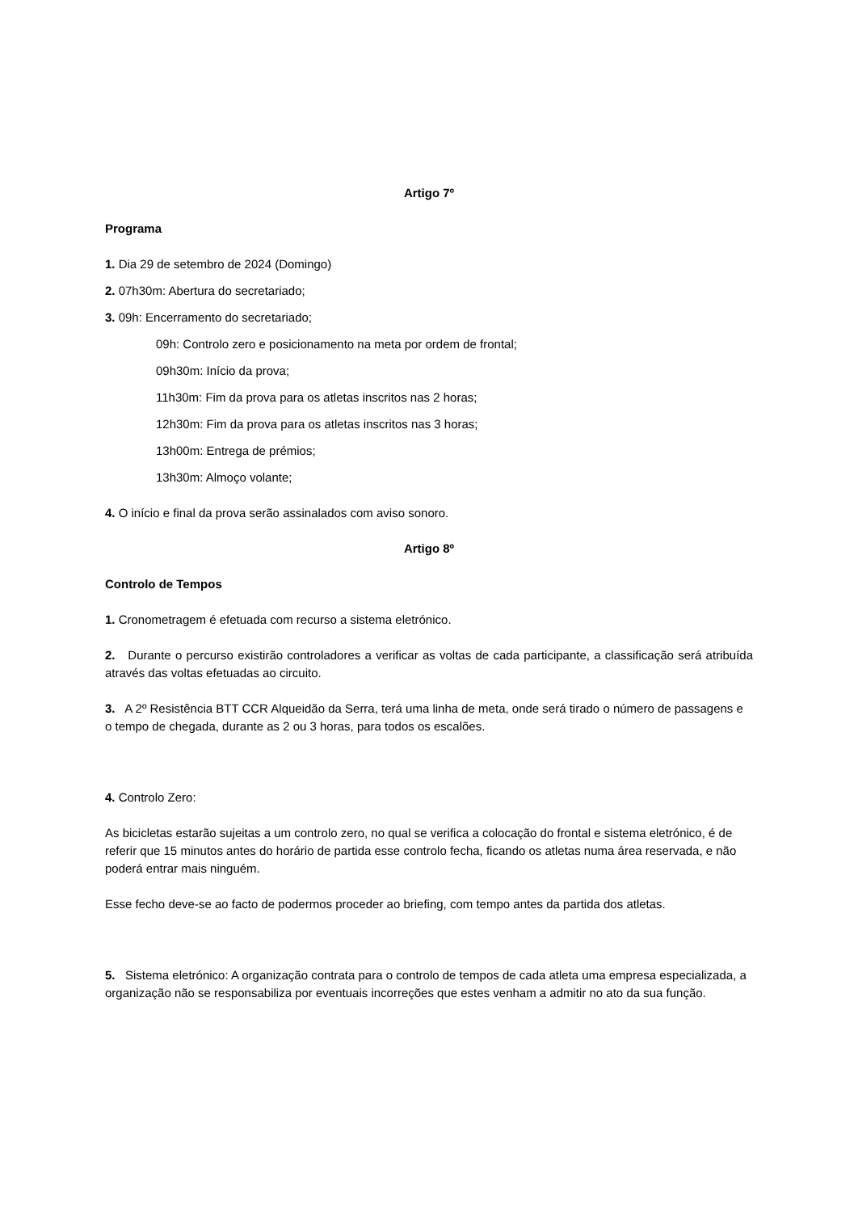Artigo 7º
Programa
1. Dia 29 de setembro de 2024 (Domingo)
2. 07h30m: Abertura do secretariado;
3. 09h: Encerramento do secretariado;
09h: Controlo zero e posicionamento na meta por ordem de frontal;
09h30m: Início da prova;
11h30m: Fim da prova para os atletas inscritos nas 2 horas;
12h30m: Fim da prova para os atletas inscritos nas 3 horas;
13h00m: Entrega de prémios;
13h30m: Almoço volante;
4. O início e final da prova serão assinalados com aviso sonoro.
Artigo 8º
Controlo de Tempos
1. Cronometragem é efetuada com recurso a sistema eletrónico.
2. Durante o percurso existirão controladores a verificar as voltas de cada participante, a classificação será atribuída através das voltas efetuadas ao circuito.
3. A 2º Resistência BTT CCR Alqueidão da Serra, terá uma linha de meta, onde será tirado o número de passagens e o tempo de chegada, durante as 2 ou 3 horas, para todos os escalões.
4. Controlo Zero:
As bicicletas estarão sujeitas a um controlo zero, no qual se verifica a colocação do frontal e sistema eletrónico, é de referir que 15 minutos antes do horário de partida esse controlo fecha, ficando os atletas numa área reservada, e não poderá entrar mais ninguém.
Esse fecho deve-se ao facto de podermos proceder ao briefing, com tempo antes da partida dos atletas.
5. Sistema eletrónico: A organização contrata para o controlo de tempos de cada atleta uma empresa especializada, a organização não se responsabiliza por eventuais incorreções que estes venham a admitir no ato da sua função.